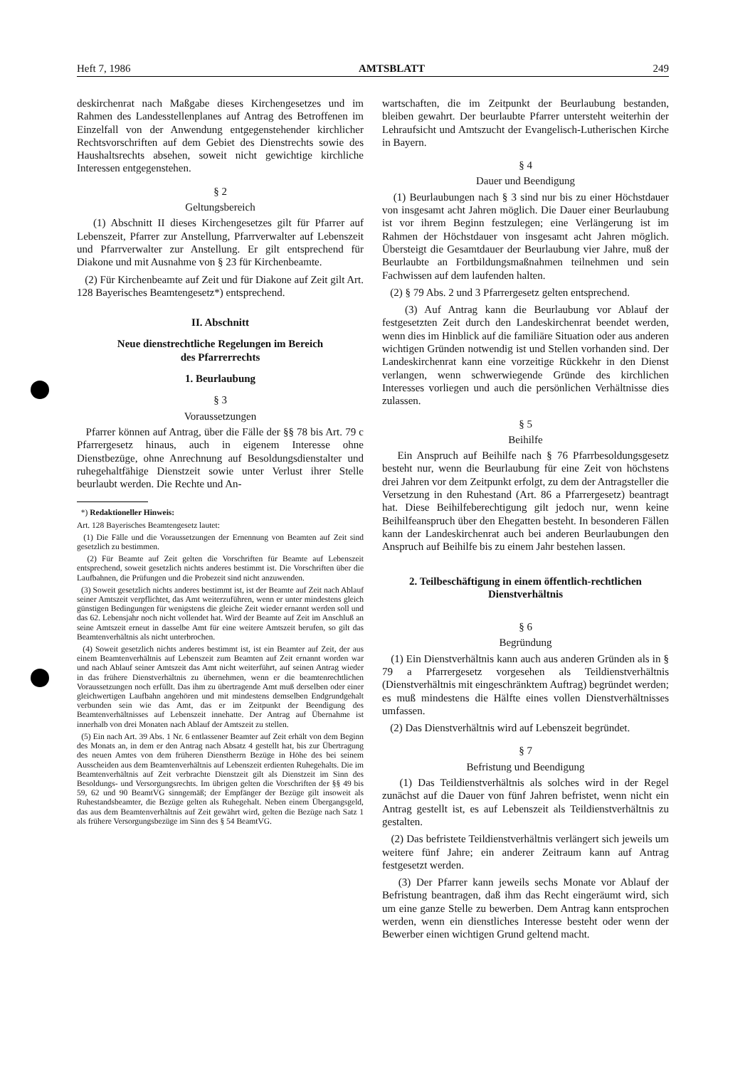Heft 7, 1986 AMTSBLATT 249
deskirchenrat nach Maßgabe dieses Kirchengesetzes und im Rahmen des Landesstellenplanes auf Antrag des Betroffenen im Einzelfall von der Anwendung entgegenstehender kirchlicher Rechtsvorschriften auf dem Gebiet des Dienstrechts sowie des Haushaltsrechts absehen, soweit nicht gewichtige kirchliche Interessen entgegenstehen.
§ 2
Geltungsbereich
(1) Abschnitt II dieses Kirchengesetzes gilt für Pfarrer auf Lebenszeit, Pfarrer zur Anstellung, Pfarrverwalter auf Lebenszeit und Pfarrverwalter zur Anstellung. Er gilt entsprechend für Diakone und mit Ausnahme von § 23 für Kirchenbeamte.
(2) Für Kirchenbeamte auf Zeit und für Diakone auf Zeit gilt Art. 128 Bayerisches Beamtengesetz*) entsprechend.
II. Abschnitt
Neue dienstrechtliche Regelungen im Bereich
des Pfarrerrechts
1. Beurlaubung
§ 3
Voraussetzungen
Pfarrer können auf Antrag, über die Fälle der §§ 78 bis Art. 79 c Pfarrergesetz hinaus, auch in eigenem Interesse ohne Dienstbezüge, ohne Anrechnung auf Besoldungsdienstalter und ruhegehaltfähige Dienstzeit sowie unter Verlust ihrer Stelle beurlaubt werden. Die Rechte und An-
*) Redaktioneller Hinweis:
Art. 128 Bayerisches Beamtengesetz lautet:
(1) Die Fälle und die Voraussetzungen der Ernennung von Beamten auf Zeit sind gesetzlich zu bestimmen.
(2) Für Beamte auf Zeit gelten die Vorschriften für Beamte auf Lebenszeit entsprechend, soweit gesetzlich nichts anderes bestimmt ist. Die Vorschriften über die Laufbahnen, die Prüfungen und die Probezeit sind nicht anzuwenden.
(3) Soweit gesetzlich nichts anderes bestimmt ist, ist der Beamte auf Zeit nach Ablauf seiner Amtszeit verpflichtet, das Amt weiterzuführen, wenn er unter mindestens gleich günstigen Bedingungen für wenigstens die gleiche Zeit wieder ernannt werden soll und das 62. Lebensjahr noch nicht vollendet hat. Wird der Beamte auf Zeit im Anschluß an seine Amtszeit erneut in dasselbe Amt für eine weitere Amtszeit berufen, so gilt das Beamtenverhältnis als nicht unterbrochen.
(4) Soweit gesetzlich nichts anderes bestimmt ist, ist ein Beamter auf Zeit, der aus einem Beamtenverhältnis auf Lebenszeit zum Beamten auf Zeit ernannt worden war und nach Ablauf seiner Amtszeit das Amt nicht weiterführt, auf seinen Antrag wieder in das frühere Dienstverhältnis zu übernehmen, wenn er die beamtenrechtlichen Voraussetzungen noch erfüllt. Das ihm zu übertragende Amt muß derselben oder einer gleichwertigen Laufbahn angehören und mit mindestens demselben Endgrundgehalt verbunden sein wie das Amt, das er im Zeitpunkt der Beendigung des Beamtenverhältnisses auf Lebenszeit innehatte. Der Antrag auf Übernahme ist innerhalb von drei Monaten nach Ablauf der Amtszeit zu stellen.
(5) Ein nach Art. 39 Abs. 1 Nr. 6 entlassener Beamter auf Zeit erhält von dem Beginn des Monats an, in dem er den Antrag nach Absatz 4 gestellt hat, bis zur Übertragung des neuen Amtes von dem früheren Dienstherrn Bezüge in Höhe des bei seinem Ausscheiden aus dem Beamtenverhältnis auf Lebenszeit erdienten Ruhegehalts. Die im Beamtenverhältnis auf Zeit verbrachte Dienstzeit gilt als Dienstzeit im Sinn des Besoldungs- und Versorgungsrechts. Im übrigen gelten die Vorschriften der §§ 49 bis 59, 62 und 90 BeamtVG sinngemäß; der Empfänger der Bezüge gilt insoweit als Ruhestandsbeamter, die Bezüge gelten als Ruhegehalt. Neben einem Übergangsgeld, das aus dem Beamtenverhältnis auf Zeit gewährt wird, gelten die Bezüge nach Satz 1 als frühere Versorgungsbezüge im Sinn des § 54 BeamtVG.
wartschaften, die im Zeitpunkt der Beurlaubung bestanden, bleiben gewahrt. Der beurlaubte Pfarrer untersteht weiterhin der Lehraufsicht und Amtszucht der Evangelisch-Lutherischen Kirche in Bayern.
§ 4
Dauer und Beendigung
(1) Beurlaubungen nach § 3 sind nur bis zu einer Höchstdauer von insgesamt acht Jahren möglich. Die Dauer einer Beurlaubung ist vor ihrem Beginn festzulegen; eine Verlängerung ist im Rahmen der Höchstdauer von insgesamt acht Jahren möglich. Übersteigt die Gesamtdauer der Beurlaubung vier Jahre, muß der Beurlaubte an Fortbildungsmaßnahmen teilnehmen und sein Fachwissen auf dem laufenden halten.
(2) § 79 Abs. 2 und 3 Pfarrergesetz gelten entsprechend.
(3) Auf Antrag kann die Beurlaubung vor Ablauf der festgesetzten Zeit durch den Landeskirchenrat beendet werden, wenn dies im Hinblick auf die familiäre Situation oder aus anderen wichtigen Gründen notwendig ist und Stellen vorhanden sind. Der Landeskirchenrat kann eine vorzeitige Rückkehr in den Dienst verlangen, wenn schwerwiegende Gründe des kirchlichen Interesses vorliegen und auch die persönlichen Verhältnisse dies zulassen.
§ 5
Beihilfe
Ein Anspruch auf Beihilfe nach § 76 Pfarrbesoldungsgesetz besteht nur, wenn die Beurlaubung für eine Zeit von höchstens drei Jahren vor dem Zeitpunkt erfolgt, zu dem der Antragsteller die Versetzung in den Ruhestand (Art. 86 a Pfarrergesetz) beantragt hat. Diese Beihilfeberechtigung gilt jedoch nur, wenn keine Beihilfeanspruch über den Ehegatten besteht. In besonderen Fällen kann der Landeskirchenrat auch bei anderen Beurlaubungen den Anspruch auf Beihilfe bis zu einem Jahr bestehen lassen.
2. Teilbeschäftigung in einem öffentlich-rechtlichen
Dienstverhältnis
§ 6
Begründung
(1) Ein Dienstverhältnis kann auch aus anderen Gründen als in § 79 a Pfarrergesetz vorgesehen als Teildienstverhältnis (Dienstverhältnis mit eingeschränktem Auftrag) begründet werden; es muß mindestens die Hälfte eines vollen Dienstverhältnisses umfassen.
(2) Das Dienstverhältnis wird auf Lebenszeit begründet.
§ 7
Befristung und Beendigung
(1) Das Teildienstverhältnis als solches wird in der Regel zunächst auf die Dauer von fünf Jahren befristet, wenn nicht ein Antrag gestellt ist, es auf Lebenszeit als Teildienstverhältnis zu gestalten.
(2) Das befristete Teildienstverhältnis verlängert sich jeweils um weitere fünf Jahre; ein anderer Zeitraum kann auf Antrag festgesetzt werden.
(3) Der Pfarrer kann jeweils sechs Monate vor Ablauf der Befristung beantragen, daß ihm das Recht eingeräumt wird, sich um eine ganze Stelle zu bewerben. Dem Antrag kann entsprochen werden, wenn ein dienstliches Interesse besteht oder wenn der Bewerber einen wichtigen Grund geltend macht.